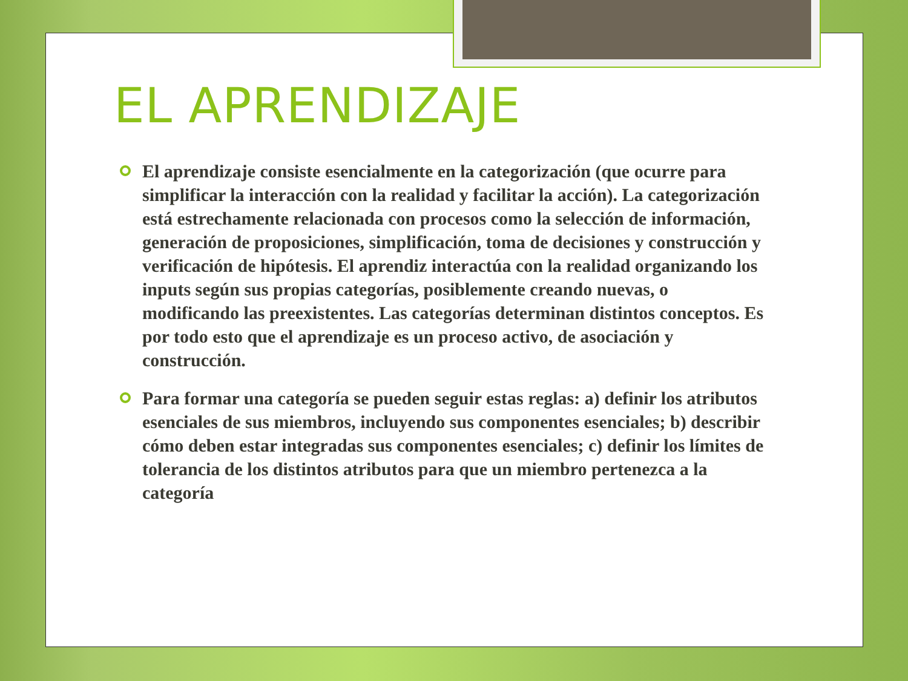EL APRENDIZAJE
El aprendizaje consiste esencialmente en la categorización (que ocurre para simplificar la interacción con la realidad y facilitar la acción). La categorización está estrechamente relacionada con procesos como la selección de información, generación de proposiciones, simplificación, toma de decisiones y construcción y verificación de hipótesis. El aprendiz interactúa con la realidad organizando los inputs según sus propias categorías, posiblemente creando nuevas, o modificando las preexistentes. Las categorías determinan distintos conceptos. Es por todo esto que el aprendizaje es un proceso activo, de asociación y construcción.
Para formar una categoría se pueden seguir estas reglas: a) definir los atributos esenciales de sus miembros, incluyendo sus componentes esenciales; b) describir cómo deben estar integradas sus componentes esenciales; c) definir los límites de tolerancia de los distintos atributos para que un miembro pertenezca a la categoría